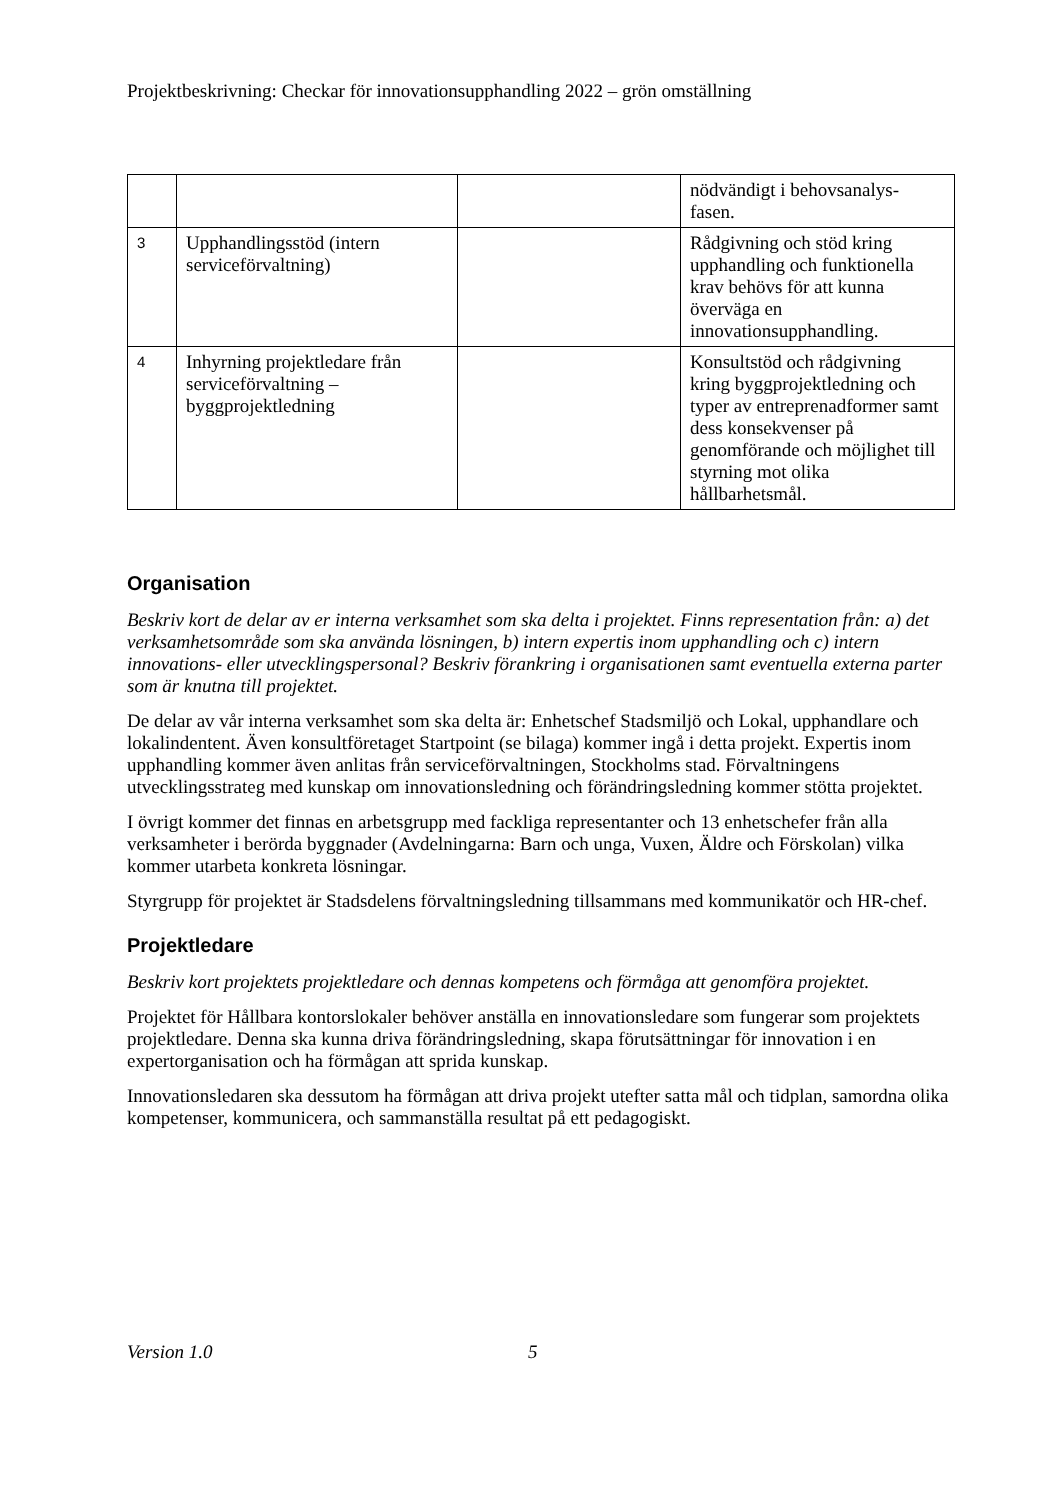Projektbeskrivning: Checkar för innovationsupphandling 2022 – grön omställning
| | | | nödvändigt i behovsanalys- fasen. |
| 3 | Upphandlingsstöd (intern serviceförvaltning) | | Rådgivning och stöd kring upphandling och funktionella krav behövs för att kunna överväga en innovationsupphandling. |
| 4 | Inhyrning projektledare från serviceförvaltning – byggprojektledning | | Konsultstöd och rådgivning kring byggprojektledning och typer av entreprenadformer samt dess konsekvenser på genomförande och möjlighet till styrning mot olika hållbarhetsmål. |
Organisation
Beskriv kort de delar av er interna verksamhet som ska delta i projektet. Finns representation från: a) det verksamhetsområde som ska använda lösningen, b) intern expertis inom upphandling och c) intern innovations- eller utvecklingspersonal? Beskriv förankring i organisationen samt eventuella externa parter som är knutna till projektet.
De delar av vår interna verksamhet som ska delta är: Enhetschef Stadsmiljö och Lokal, upphandlare och lokalindentent. Även konsultföretaget Startpoint (se bilaga) kommer ingå i detta projekt. Expertis inom upphandling kommer även anlitas från serviceförvaltningen, Stockholms stad. Förvaltningens utvecklingsstrateg med kunskap om innovationsledning och förändringsledning kommer stötta projektet.
I övrigt kommer det finnas en arbetsgrupp med fackliga representanter och 13 enhetschefer från alla verksamheter i berörda byggnader (Avdelningarna: Barn och unga, Vuxen, Äldre och Förskolan) vilka kommer utarbeta konkreta lösningar.
Styrgrupp för projektet är Stadsdelens förvaltningsledning tillsammans med kommunikatör och HR-chef.
Projektledare
Beskriv kort projektets projektledare och dennas kompetens och förmåga att genomföra projektet.
Projektet för Hållbara kontorslokaler behöver anställa en innovationsledare som fungerar som projektets projektledare. Denna ska kunna driva förändringsledning, skapa förutsättningar för innovation i en expertorganisation och ha förmågan att sprida kunskap.
Innovationsledaren ska dessutom ha förmågan att driva projekt utefter satta mål och tidplan, samordna olika kompetenser, kommunicera, och sammanställa resultat på ett pedagogiskt.
Version 1.0 5